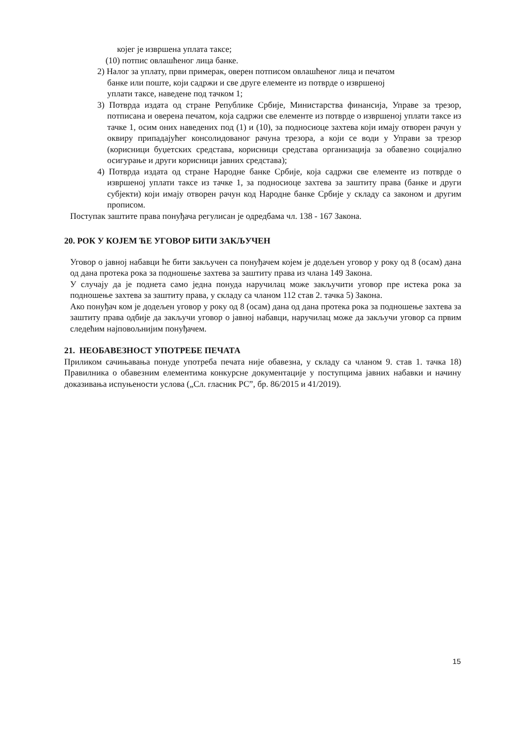којег је извршена уплата таксе;
(10) потпис овлашћеног лица банке.
2) Налог за уплату, први примерак, оверен потписом овлашћеног лица и печатом
банке или поште, који садржи и све друге елементе из потврде о извршеној
уплати таксе, наведене под тачком 1;
3) Потврда издата од стране Републике Србије, Министарства финансија, Управе за трезор, потписана и оверена печатом, која садржи све елементе из потврде о извршеној уплати таксе из тачке 1, осим оних наведених под (1) и (10), за подносиоце захтева који имају отворен рачун у оквиру припадајућег консолидованог рачуна трезора, а који се води у Управи за трезор (корисници буџетских средстава, корисници средстава организација за обавезно социјално осигурање и други корисници јавних средстава);
4) Потврда издата од стране Народне банке Србије, која садржи све елементе из потврде о извршеној уплати таксе из тачке 1, за подносиоце захтева за заштиту права (банке и други субјекти) који имају отворен рачун код Народне банке Србије у складу са законом и другим прописом.
Поступак заштите права понуђача регулисан је одредбама чл. 138 - 167 Закона.
20. РОК У КОЈЕМ ЋЕ УГОВОР БИТИ ЗАКЉУЧЕН
Уговор о јавној набавци ће бити закључен са понуђачем којем је додељен уговор у року од 8 (осам) дана од дана протека рока за подношење захтева за заштиту права из члана 149 Закона.
У случају да је поднета само једна понуда наручилац може закључити уговор пре истека рока за подношење захтева за заштиту права, у складу са чланом 112 став 2. тачка 5) Закона.
Ако понуђач ком је додељен уговор у року од 8 (осам) дана од дана протека рока за подношење захтева за заштиту права одбије да закључи уговор о јавној набавци, наручилац може да закључи уговор са првим следећим најповољнијим понуђачем.
21. НЕОБАВЕЗНОСТ УПОТРЕБЕ ПЕЧАТА
Приликом сачињавања понуде употреба печата није обавезна, у складу са чланом 9. став 1. тачка 18) Правилника о обавезним елементима конкурсне документације у поступцима јавних набавки и начину доказивања испуњености услова („Сл. гласник РС”, бр. 86/2015 и 41/2019).
15